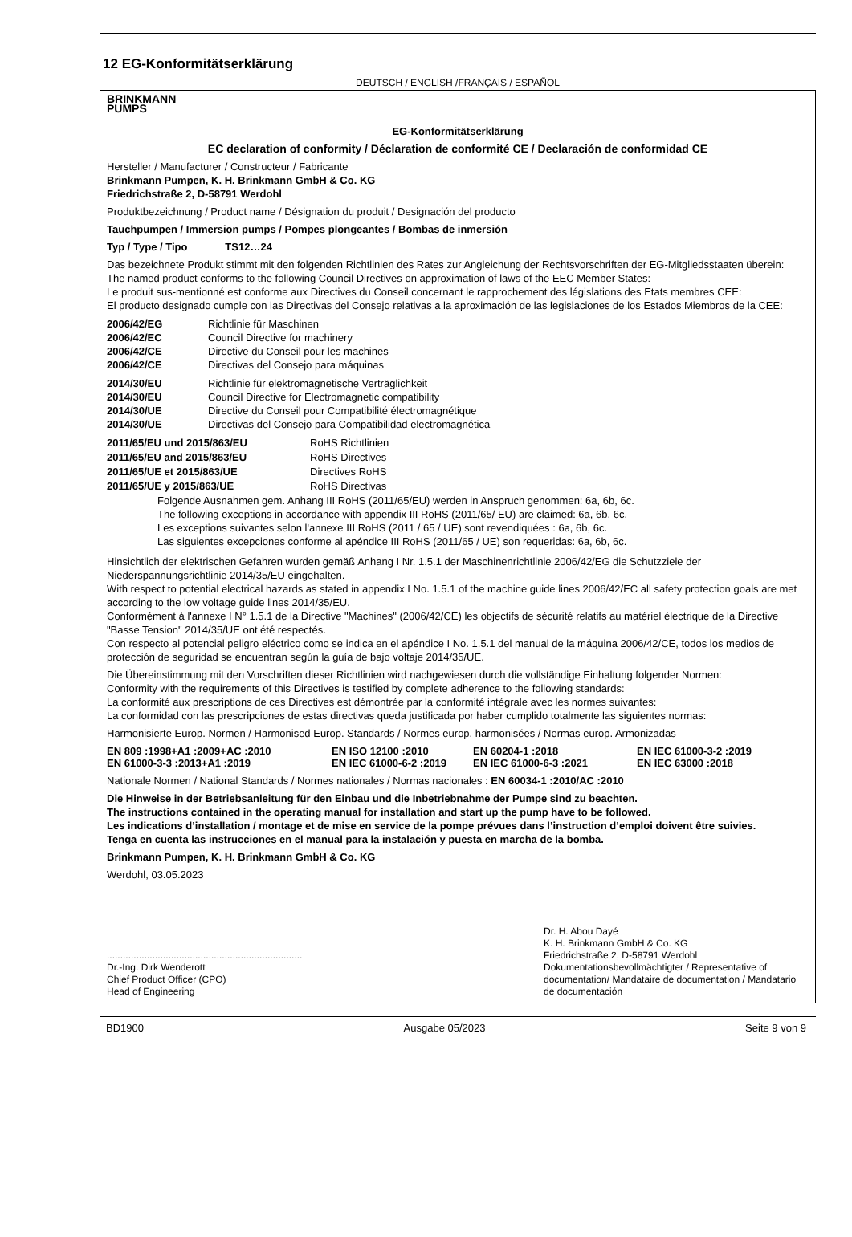12 EG-Konformitätserklärung
DEUTSCH / ENGLISH /FRANÇAIS / ESPAÑOL
BRINKMANN
PUMPS
EG-Konformitätserklärung
EC declaration of conformity / Déclaration de conformité CE / Declaración de conformidad CE
Hersteller / Manufacturer / Constructeur / Fabricante
Brinkmann Pumpen, K. H. Brinkmann GmbH & Co. KG
Friedrichstraße 2, D-58791 Werdohl
Produktbezeichnung / Product name / Désignation du produit / Designación del producto
Tauchpumpen / Immersion pumps / Pompes plongeantes / Bombas de inmersión
Typ / Type / Tipo TS12…24
Das bezeichnete Produkt stimmt mit den folgenden Richtlinien des Rates zur Angleichung der Rechtsvorschriften der EG-Mitgliedsstaaten überein:
The named product conforms to the following Council Directives on approximation of laws of the EEC Member States:
Le produit sus-mentionné est conforme aux Directives du Conseil concernant le rapprochement des législations des Etats membres CEE:
El producto designado cumple con las Directivas del Consejo relativas a la aproximación de las legislaciones de los Estados Miembros de la CEE:
2006/42/EG Richtlinie für Maschinen 2006/42/EC Council Directive for machinery 2006/42/CE Directive du Conseil pour les machines 2006/42/CE Directivas del Consejo para máquinas
2014/30/EU Richtlinie für elektromagnetische Verträglichkeit 2014/30/EU Council Directive for Electromagnetic compatibility 2014/30/UE Directive du Conseil pour Compatibilité électromagnétique 2014/30/UE Directivas del Consejo para Compatibilidad electromagnética
2011/65/EU und 2015/863/EU RoHS Richtlinien 2011/65/EU and 2015/863/EU RoHS Directives 2011/65/UE et 2015/863/UE Directives RoHS 2011/65/UE y 2015/863/UE RoHS Directivas
Folgende Ausnahmen gem. Anhang III RoHS (2011/65/EU) werden in Anspruch genommen: 6a, 6b, 6c.
The following exceptions in accordance with appendix III RoHS (2011/65/ EU) are claimed: 6a, 6b, 6c.
Les exceptions suivantes selon l'annexe III RoHS (2011 / 65 / UE) sont revendiquées : 6a, 6b, 6c.
Las siguientes excepciones conforme al apéndice III RoHS (2011/65 / UE) son requeridas: 6a, 6b, 6c.
Hinsichtlich der elektrischen Gefahren wurden gemäß Anhang I Nr. 1.5.1 der Maschinenrichtlinie 2006/42/EG die Schutzziele der Niederspannungsrichtlinie 2014/35/EU eingehalten.
With respect to potential electrical hazards as stated in appendix I No. 1.5.1 of the machine guide lines 2006/42/EC all safety protection goals are met according to the low voltage guide lines 2014/35/EU.
Conformément à l'annexe I N° 1.5.1 de la Directive "Machines" (2006/42/CE) les objectifs de sécurité relatifs au matériel électrique de la Directive "Basse Tension" 2014/35/UE ont été respectés.
Con respecto al potencial peligro eléctrico como se indica en el apéndice I No. 1.5.1 del manual de la máquina 2006/42/CE, todos los medios de protección de seguridad se encuentran según la guía de bajo voltaje 2014/35/UE.
Die Übereinstimmung mit den Vorschriften dieser Richtlinien wird nachgewiesen durch die vollständige Einhaltung folgender Normen:
Conformity with the requirements of this Directives is testified by complete adherence to the following standards:
La conformité aux prescriptions de ces Directives est démontrée par la conformité intégrale avec les normes suivantes:
La conformidad con las prescripciones de estas directivas queda justificada por haber cumplido totalmente las siguientes normas:
Harmonisierte Europ. Normen / Harmonised Europ. Standards / Normes europ. harmonisées / Normas europ. Armonizadas
EN 809 :1998+A1 :2009+AC :2010 EN ISO 12100 :2010 EN 60204-1 :2018 EN IEC 61000-3-2 :2019 EN 61000-3-3 :2013+A1 :2019 EN IEC 61000-6-2 :2019 EN IEC 61000-6-3 :2021 EN IEC 63000 :2018
Nationale Normen / National Standards / Normes nationales / Normas nacionales : EN 60034-1 :2010/AC :2010
Die Hinweise in der Betriebsanleitung für den Einbau und die Inbetriebnahme der Pumpe sind zu beachten.
The instructions contained in the operating manual for installation and start up the pump have to be followed.
Les indications d’installation / montage et de mise en service de la pompe prévues dans l’instruction d’emploi doivent être suivies.
Tenga en cuenta las instrucciones en el manual para la instalación y puesta en marcha de la bomba.
Brinkmann Pumpen, K. H. Brinkmann GmbH & Co. KG
Werdohl, 03.05.2023
.........................................................................
Dr.-Ing. Dirk Wenderott
Chief Product Officer (CPO)
Head of Engineering
Dr. H. Abou Dayé
K. H. Brinkmann GmbH & Co. KG
Friedrichstraße 2, D-58791 Werdohl
Dokumentationsbevollmächtigter / Representative of documentation/ Mandataire de documentation / Mandatario de documentación
BD1900 Ausgabe 05/2023 Seite 9 von 9